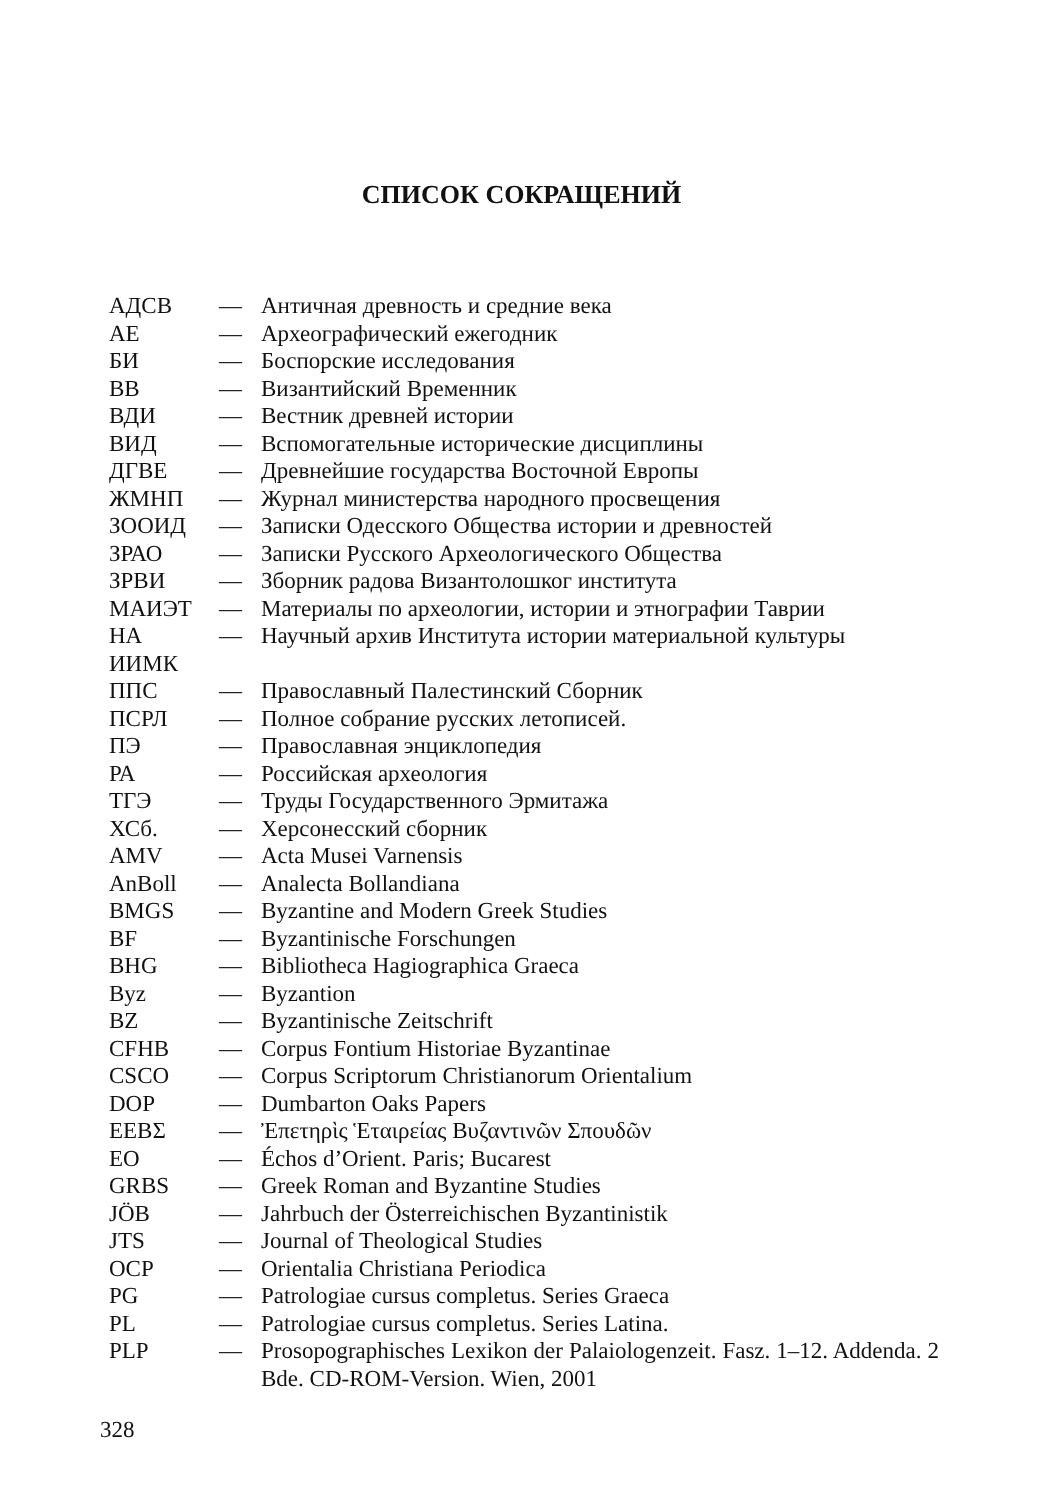СПИСОК СОКРАЩЕНИЙ
АДСВ — Античная древность и средние века
АЕ — Археографический ежегодник
БИ — Боспорские исследования
ВВ — Византийский Временник
ВДИ — Вестник древней истории
ВИД — Вспомогательные исторические дисциплины
ДГВЕ — Древнейшие государства Восточной Европы
ЖМНП — Журнал министерства народного просвещения
ЗООИД — Записки Одесского Общества истории и древностей
ЗРАО — Записки Русского Археологического Общества
ЗРВИ — Зборник радова Византолошког института
МАИЭТ — Материалы по археологии, истории и этнографии Таврии
НА — Научный архив Института истории материальной культуры
ИИМК
ППС — Православный Палестинский Сборник
ПСРЛ — Полное собрание русских летописей.
ПЭ — Православная энциклопедия
РА — Российская археология
ТГЭ — Труды Государственного Эрмитажа
ХСб. — Херсонесский сборник
AMV — Acta Musei Varnensis
AnBoll — Analecta Bollandiana
BMGS — Byzantine and Modern Greek Studies
BF — Byzantinische Forschungen
BHG — Bibliotheca Hagiographica Graeca
Byz — Byzantion
BZ — Byzantinische Zeitschrift
CFHB — Corpus Fontium Historiae Byzantinae
CSCO — Corpus Scriptorum Christianorum Orientalium
DOP — Dumbarton Oaks Papers
ΕΕΒΣ — Ἐπετηρὶς Ἑταιρείας Βυζαντινῶν Σπουδῶν
EO — Échos d’Orient. Paris; Bucarest
GRBS — Greek Roman and Byzantine Studies
JÖB — Jahrbuch der Österreichischen Byzantinistik
JTS — Journal of Theological Studies
OCP — Orientalia Christiana Periodica
PG — Patrologiae cursus completus. Series Graeca
PL — Patrologiae cursus completus. Series Latina.
PLP — Prosopographisches Lexikon der Palaiologenzeit. Fasz. 1–12. Addenda. 2 Bde. CD-ROM-Version. Wien, 2001
328